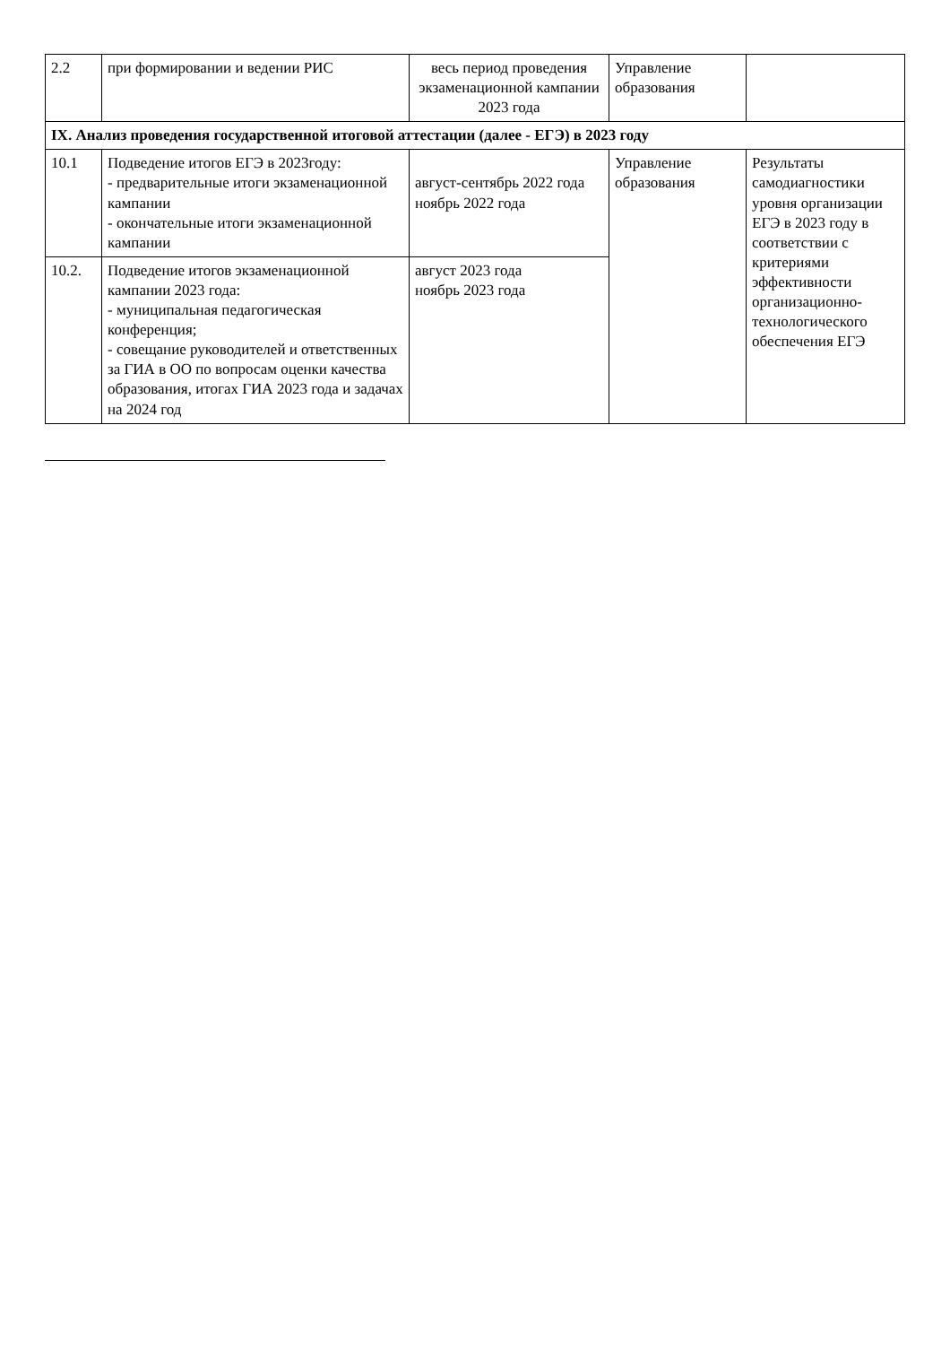| 2.2 | при формировании и ведении РИС | весь период проведения экзаменационной кампании 2023 года | Управление образования | |
| IX. Анализ проведения государственной итоговой аттестации (далее - ЕГЭ) в 2023 году | | | | |
| 10.1 | Подведение итогов ЕГЭ в 2023году: - предварительные итоги экзаменационной кампании - окончательные итоги экзаменационной кампании | август-сентябрь 2022 года ноябрь 2022 года | Управление образования | Результаты самодиагностики уровня организации ЕГЭ в 2023 году в соответствии с критериями эффективности организационно-технологического обеспечения ЕГЭ |
| 10.2. | Подведение итогов экзаменационной кампании 2023 года: - муниципальная педагогическая конференция; - совещание руководителей и ответственных за ГИА в ОО по вопросам оценки качества образования, итогах ГИА 2023 года и задачах на 2024 год | август 2023 года ноябрь 2023 года | | |